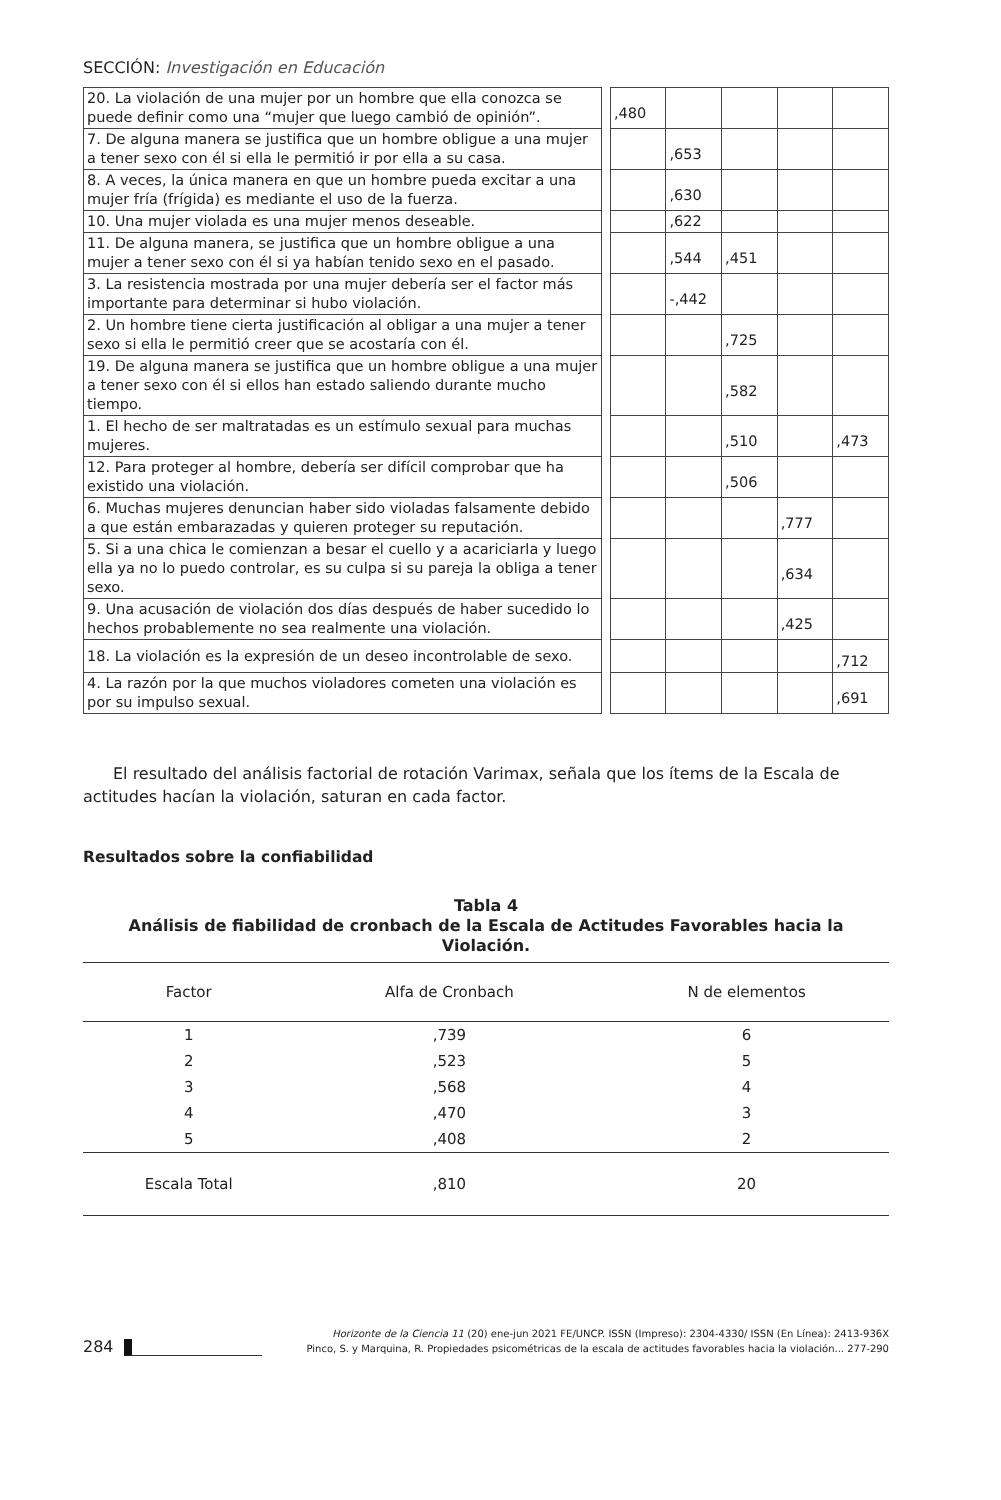SECCIÓN: Investigación en Educación
| 20. La violación de una mujer por un hombre que ella conozca se puede definir como una “mujer que luego cambió de opinión”. | | ,480 | | | | |
| 7. De alguna manera se justifica que un hombre obligue a una mujer a tener sexo con él si ella le permitió ir por ella a su casa. | | | ,653 | | | |
| 8. A veces, la única manera en que un hombre pueda excitar a una mujer fría (frígida) es mediante el uso de la fuerza. | | | ,630 | | | |
| 10. Una mujer violada es una mujer menos deseable. | | | ,622 | | | |
| 11. De alguna manera, se justifica que un hombre obligue a una mujer a tener sexo con él si ya habían tenido sexo en el pasado. | | | ,544 | ,451 | | |
| 3. La resistencia mostrada por una mujer debería ser el factor más importante para determinar si hubo violación. | | | -,442 | | | |
| 2. Un hombre tiene cierta justificación al obligar a una mujer a tener sexo si ella le permitió creer que se acostaría con él. | | | | ,725 | | |
| 19. De alguna manera se justifica que un hombre obligue a una mujer a tener sexo con él si ellos han estado saliendo durante mucho tiempo. | | | | ,582 | | |
| 1. El hecho de ser maltratadas es un estímulo sexual para muchas mujeres. | | | | ,510 | | ,473 |
| 12. Para proteger al hombre, debería ser difícil comprobar que ha existido una violación. | | | | ,506 | | |
| 6. Muchas mujeres denuncian haber sido violadas falsamente debido a que están embarazadas y quieren proteger su reputación. | | | | | ,777 | |
| 5. Si a una chica le comienzan a besar el cuello y a acariciarla y luego ella ya no lo puedo controlar, es su culpa si su pareja la obliga a tener sexo. | | | | | ,634 | |
| 9. Una acusación de violación dos días después de haber sucedido lo hechos probablemente no sea realmente una violación. | | | | | ,425 | |
| 18. La violación es la expresión de un deseo incontrolable de sexo. | | | | | | ,712 |
| 4. La razón por la que muchos violadores cometen una violación es por su impulso sexual. | | | | | | ,691 |
El resultado del análisis factorial de rotación Varimax, señala que los ítems de la Escala de actitudes hacían la violación, saturan en cada factor.
Resultados sobre la confiabilidad
Tabla 4
Análisis de fiabilidad de cronbach de la Escala de Actitudes Favorables hacia la Violación.
| Factor | Alfa de Cronbach | N de elementos |
| --- | --- | --- |
| 1 | ,739 | 6 |
| 2 | ,523 | 5 |
| 3 | ,568 | 4 |
| 4 | ,470 | 3 |
| 5 | ,408 | 2 |
| Escala Total | ,810 | 20 |
284
Horizonte de la Ciencia 11 (20) ene-jun 2021 FE/UNCP. ISSN (Impreso): 2304-4330/ ISSN (En Línea): 2413-936X
Pinco, S. y Marquina, R. Propiedades psicométricas de la escala de actitudes favorables hacia la violación... 277-290